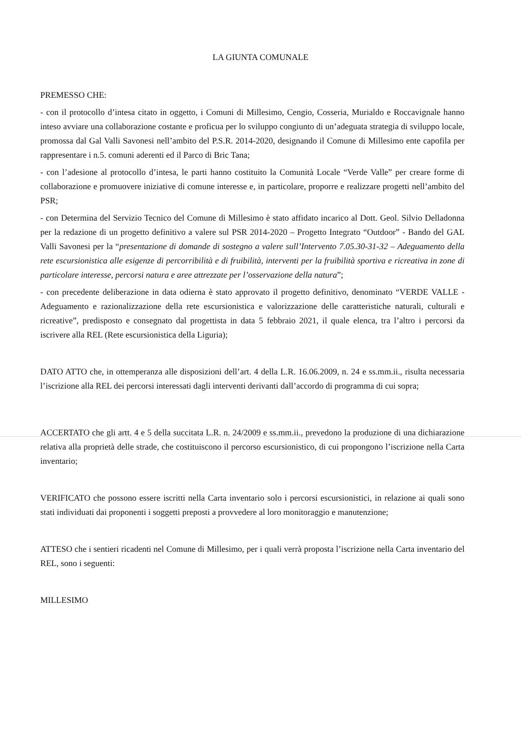LA GIUNTA COMUNALE
PREMESSO CHE:
- con il protocollo d’intesa citato in oggetto, i Comuni di Millesimo, Cengio, Cosseria, Murialdo e Roccavignale hanno inteso avviare una collaborazione costante e proficua per lo sviluppo congiunto di un’adeguata strategia di sviluppo locale, promossa dal Gal Valli Savonesi nell’ambito del P.S.R. 2014-2020, designando il Comune di Millesimo ente capofila per rappresentare i n.5. comuni aderenti ed il Parco di Bric Tana;
- con l’adesione al protocollo d’intesa, le parti hanno costituito la Comunità Locale “Verde Valle” per creare forme di collaborazione e promuovere iniziative di comune interesse e, in particolare, proporre e realizzare progetti nell’ambito del PSR;
- con Determina del Servizio Tecnico del Comune di Millesimo è stato affidato incarico al Dott. Geol. Silvio Delladonna per la redazione di un progetto definitivo a valere sul PSR 2014-2020 – Progetto Integrato “Outdoor” - Bando del GAL Valli Savonesi per la “presentazione di domande di sostegno a valere sull’Intervento 7.05.30-31-32 – Adeguamento della rete escursionistica alle esigenze di percorribilità e di fruibilità, interventi per la fruibilità sportiva e ricreativa in zone di particolare interesse, percorsi natura e aree attrezzate per l’osservazione della natura”;
- con precedente deliberazione in data odierna è stato approvato il progetto definitivo, denominato “VERDE VALLE - Adeguamento e razionalizzazione della rete escursionistica e valorizzazione delle caratteristiche naturali, culturali e ricreative”, predisposto e consegnato dal progettista in data 5 febbraio 2021, il quale elenca, tra l’altro i percorsi da iscrivere alla REL (Rete escursionistica della Liguria);
DATO ATTO che, in ottemperanza alle disposizioni dell’art. 4 della L.R. 16.06.2009, n. 24 e ss.mm.ii., risulta necessaria l’iscrizione alla REL dei percorsi interessati dagli interventi derivanti dall’accordo di programma di cui sopra;
ACCERTATO che gli artt. 4 e 5 della succitata L.R. n. 24/2009 e ss.mm.ii., prevedono la produzione di una dichiarazione relativa alla proprietà delle strade, che costituiscono il percorso escursionistico, di cui propongono l’iscrizione nella Carta inventario;
VERIFICATO che possono essere iscritti nella Carta inventario solo i percorsi escursionistici, in relazione ai quali sono stati individuati dai proponenti i soggetti preposti a provvedere al loro monitoraggio e manutenzione;
ATTESO che i sentieri ricadenti nel Comune di Millesimo, per i quali verrà proposta l’iscrizione nella Carta inventario del REL, sono i seguenti:
MILLESIMO